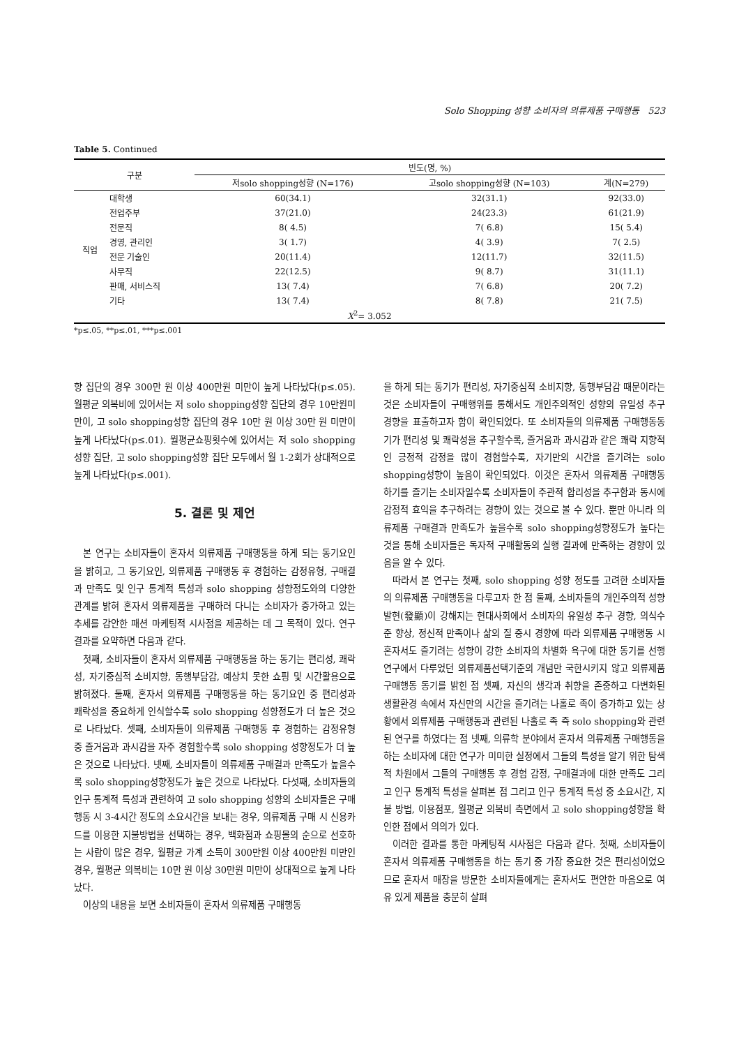Solo Shopping 성향 소비자의 의류제품 구매행동 523
Table 5. Continued
| 구분 | | 빈도(명, %) | | |
| --- | --- | --- | --- | --- |
| | | 저solo shopping성향 (N=176) | 고solo shopping성향 (N=103) | 계(N=279) |
| 직업 | 대학생 | 60(34.1) | 32(31.1) | 92(33.0) |
| | 전업주부 | 37(21.0) | 24(23.3) | 61(21.9) |
| | 전문직 | 8( 4.5) | 7( 6.8) | 15( 5.4) |
| | 경영, 관리인 | 3( 1.7) | 4( 3.9) | 7( 2.5) |
| | 전문 기술인 | 20(11.4) | 12(11.7) | 32(11.5) |
| | 사무직 | 22(12.5) | 9( 8.7) | 31(11.1) |
| | 판매, 서비스직 | 13( 7.4) | 7( 6.8) | 20( 7.2) |
| | 기타 | 13( 7.4) | 8( 7.8) | 21( 7.5) |
| X<sup>2</sup>= 3.052 | | | | |
*p≤.05, **p≤.01, ***p≤.001
향 집단의 경우 300만 원 이상 400만원 미만이 높게 나타났다(p≤.05). 월평균 의복비에 있어서는 저 solo shopping성향 집단의 경우 10만원미만이, 고 solo shopping성향 집단의 경우 10만 원 이상 30만 원 미만이 높게 나타났다(p≤.01). 월평균쇼핑횟수에 있어서는 저 solo shopping 성향 집단, 고 solo shopping성향 집단 모두에서 월 1-2회가 상대적으로 높게 나타났다(p≤.001).
5. 결론 및 제언
본 연구는 소비자들이 혼자서 의류제품 구매행동을 하게 되는 동기요인을 밝히고, 그 동기요인, 의류제품 구매행동 후 경험하는 감정유형, 구매결과 만족도 및 인구 통계적 특성과 solo shopping 성향정도와의 다양한 관계를 밝혀 혼자서 의류제품을 구매하러 다니는 소비자가 증가하고 있는 추세를 감안한 패션 마케팅적 시사점을 제공하는 데 그 목적이 있다. 연구결과를 요약하면 다음과 같다.
첫째, 소비자들이 혼자서 의류제품 구매행동을 하는 동기는 편리성, 쾌락성, 자기중심적 소비지향, 동행부담감, 예상치 못한 쇼핑 및 시간활용으로 밝혀졌다. 둘째, 혼자서 의류제품 구매행동을 하는 동기요인 중 편리성과 쾌락성을 중요하게 인식할수록 solo shopping 성향정도가 더 높은 것으로 나타났다. 셋째, 소비자들이 의류제품 구매행동 후 경험하는 감정유형 중 즐거움과 과시감을 자주 경험할수록 solo shopping 성향정도가 더 높은 것으로 나타났다. 넷째, 소비자들이 의류제품 구매결과 만족도가 높을수록 solo shopping성향정도가 높은 것으로 나타났다. 다섯째, 소비자들의 인구 통계적 특성과 관련하여 고 solo shopping 성향의 소비자들은 구매행동 시 3-4시간 정도의 소요시간을 보내는 경우, 의류제품 구매 시 신용카드를 이용한 지불방법을 선택하는 경우, 백화점과 쇼핑몰의 순으로 선호하는 사람이 많은 경우, 월평균 가계 소득이 300만원 이상 400만원 미만인 경우, 월평균 의복비는 10만 원 이상 30만원 미만이 상대적으로 높게 나타났다.
이상의 내용을 보면 소비자들이 혼자서 의류제품 구매행동
을 하게 되는 동기가 편리성, 자기중심적 소비지향, 동행부담감 때문이라는 것은 소비자들이 구매행위를 통해서도 개인주의적인 성향의 유일성 추구 경향을 표출하고자 함이 확인되었다. 또 소비자들의 의류제품 구매행동동기가 편리성 및 쾌락성을 추구할수록, 즐거움과 과시감과 같은 쾌락 지향적인 긍정적 감정을 많이 경험할수록, 자기만의 시간을 즐기려는 solo shopping성향이 높음이 확인되었다. 이것은 혼자서 의류제품 구매행동 하기를 즐기는 소비자일수록 소비자들이 주관적 합리성을 추구함과 동시에 감정적 효익을 추구하려는 경향이 있는 것으로 볼 수 있다. 뿐만 아니라 의류제품 구매결과 만족도가 높을수록 solo shopping성향정도가 높다는 것을 통해 소비자들은 독자적 구매활동의 실행 결과에 만족하는 경향이 있음을 알 수 있다.
따라서 본 연구는 첫째, solo shopping 성향 정도를 고려한 소비자들의 의류제품 구매행동을 다루고자 한 점 둘째, 소비자들의 개인주의적 성향 발현(發顯)이 강해지는 현대사회에서 소비자의 유일성 추구 경향, 의식수준 향상, 정신적 만족이나 삶의 질 중시 경향에 따라 의류제품 구매행동 시 혼자서도 즐기려는 성향이 강한 소비자의 차별화 욕구에 대한 동기를 선행연구에서 다루었던 의류제품선택기준의 개념만 국한시키지 않고 의류제품 구매행동 동기를 밝힌 점 셋째, 자신의 생각과 취향을 존중하고 다변화된 생활환경 속에서 자신만의 시간을 즐기려는 나홀로 족이 증가하고 있는 상황에서 의류제품 구매행동과 관련된 나홀로 족 즉 solo shopping와 관련된 연구를 하였다는 점 넷째, 의류학 분야에서 혼자서 의류제품 구매행동을 하는 소비자에 대한 연구가 미미한 실정에서 그들의 특성을 알기 위한 탐색적 차원에서 그들의 구매행동 후 경험 감정, 구매결과에 대한 만족도 그리고 인구 통계적 특성을 살펴본 점 그리고 인구 통계적 특성 중 소요시간, 지불 방법, 이용점포, 월평균 의복비 측면에서 고 solo shopping성향을 확인한 점에서 의의가 있다.
이러한 결과를 통한 마케팅적 시사점은 다음과 같다. 첫째, 소비자들이 혼자서 의류제품 구매행동을 하는 동기 중 가장 중요한 것은 편리성이었으므로 혼자서 매장을 방문한 소비자들에게는 혼자서도 편안한 마음으로 여유 있게 제품을 충분히 살펴